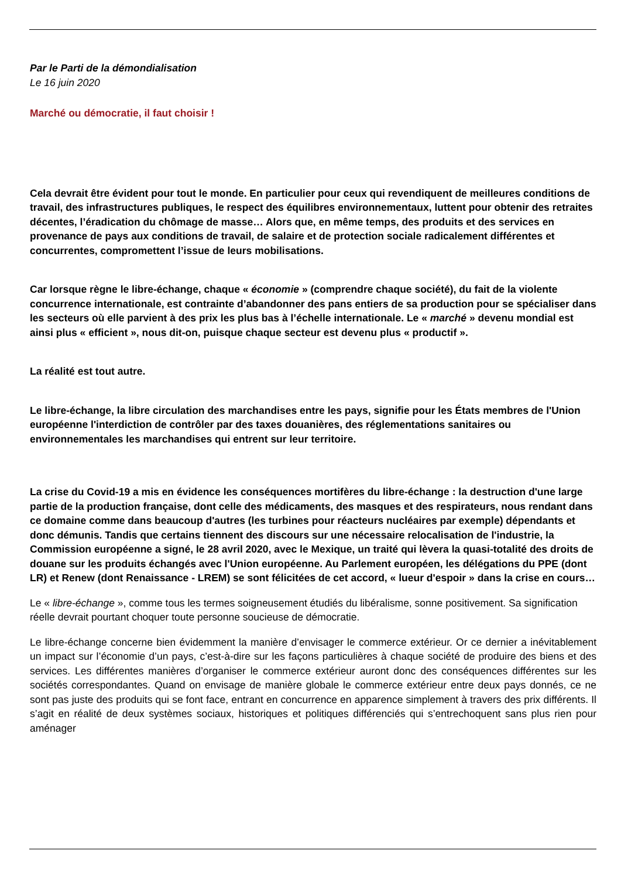Par le Parti de la démondialisation
Le 16 juin 2020
Marché ou démocratie, il faut choisir !
Cela devrait être évident pour tout le monde. En particulier pour ceux qui revendiquent de meilleures conditions de travail, des infrastructures publiques, le respect des équilibres environnementaux, luttent pour obtenir des retraites décentes, l’éradication du chômage de masse… Alors que, en même temps, des produits et des services en provenance de pays aux conditions de travail, de salaire et de protection sociale radicalement différentes et concurrentes, compromettent l’issue de leurs mobilisations.
Car lorsque règne le libre-échange, chaque « économie » (comprendre chaque société), du fait de la violente concurrence internationale, est contrainte d’abandonner des pans entiers de sa production pour se spécialiser dans les secteurs où elle parvient à des prix les plus bas à l’échelle internationale. Le « marché » devenu mondial est ainsi plus « efficient », nous dit-on, puisque chaque secteur est devenu plus « productif ».
La réalité est tout autre.
Le libre-échange, la libre circulation des marchandises entre les pays, signifie pour les États membres de l'Union européenne l'interdiction de contrôler par des taxes douanières, des réglementations sanitaires ou environnementales les marchandises qui entrent sur leur territoire.
La crise du Covid-19 a mis en évidence les conséquences mortifères du libre-échange : la destruction d'une large partie de la production française, dont celle des médicaments, des masques et des respirateurs, nous rendant dans ce domaine comme dans beaucoup d'autres (les turbines pour réacteurs nucléaires par exemple) dépendants et donc démunis. Tandis que certains tiennent des discours sur une nécessaire relocalisation de l'industrie, la Commission européenne a signé, le 28 avril 2020, avec le Mexique, un traité qui lèvera la quasi-totalité des droits de douane sur les produits échangés avec l'Union européenne. Au Parlement européen, les délégations du PPE (dont LR) et Renew (dont Renaissance - LREM) se sont félicitées de cet accord, « lueur d'espoir » dans la crise en cours…
Le « libre-échange », comme tous les termes soigneusement étudiés du libéralisme, sonne positivement. Sa signification réelle devrait pourtant choquer toute personne soucieuse de démocratie.
Le libre-échange concerne bien évidemment la manière d’envisager le commerce extérieur. Or ce dernier a inévitablement un impact sur l’économie d’un pays, c’est-à-dire sur les façons particulières à chaque société de produire des biens et des services. Les différentes manières d’organiser le commerce extérieur auront donc des conséquences différentes sur les sociétés correspondantes. Quand on envisage de manière globale le commerce extérieur entre deux pays donnés, ce ne sont pas juste des produits qui se font face, entrant en concurrence en apparence simplement à travers des prix différents. Il s’agit en réalité de deux systèmes sociaux, historiques et politiques différenciés qui s’entrechoquent sans plus rien pour aménager